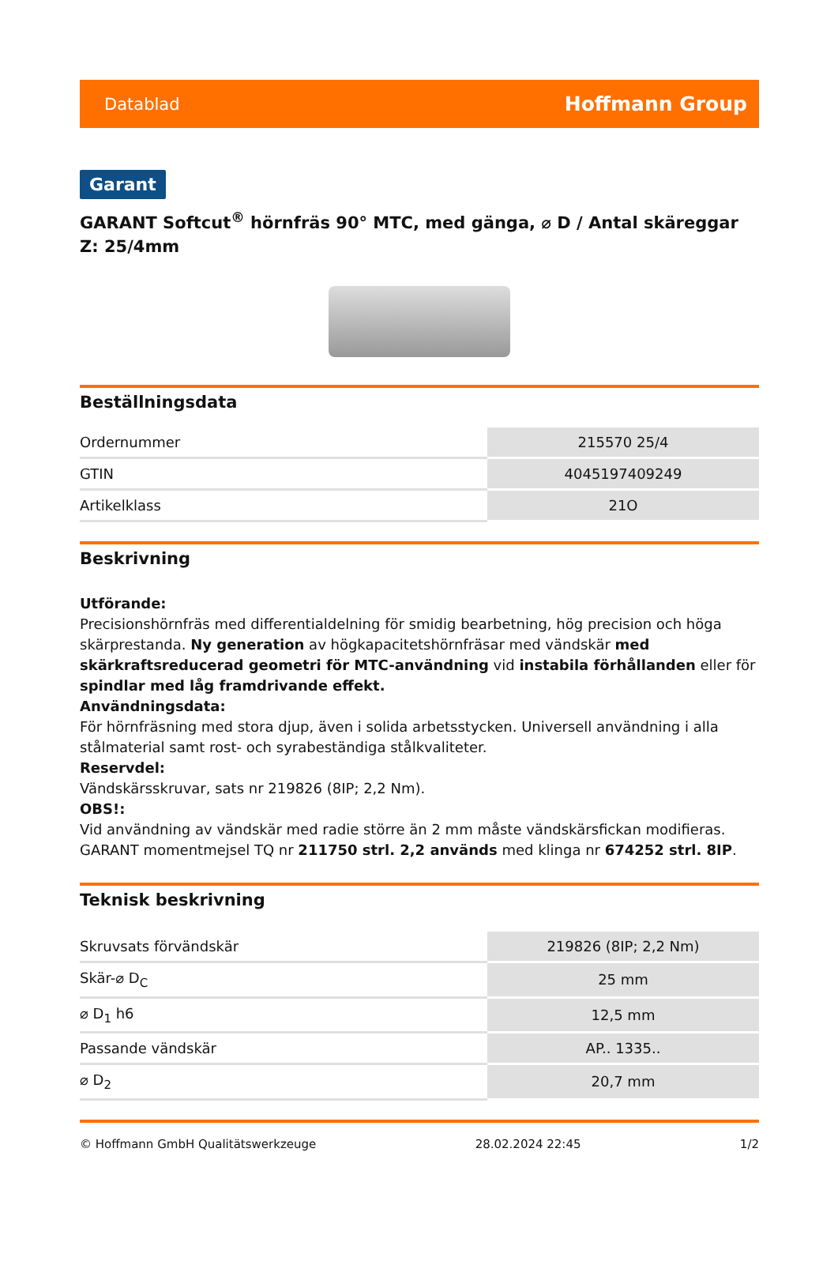Datablad Hoffmann Group
Garant
GARANT Softcut<sup>®</sup> hörnfräs 90° MTC, med gänga, ⌀ D / Antal skäreggar Z: 25/4mm
Beställningsdata
| Ordernummer | 215570 25/4 |
| GTIN | 4045197409249 |
| Artikelklass | 21O |
Beskrivning
Utförande:
Precisionshörnfräs med differentialdelning för smidig bearbetning, hög precision och höga skärprestanda. Ny generation av högkapacitetshörnfräsar med vändskär med skärkraftsreducerad geometri för MTC-användning vid instabila förhållanden eller för spindlar med låg framdrivande effekt.
Användningsdata:
För hörnfräsning med stora djup, även i solida arbetsstycken. Universell användning i alla stålmaterial samt rost- och syrabeständiga stålkvaliteter.
Reservdel:
Vändskärsskruvar, sats nr 219826 (8IP; 2,2 Nm).
OBS!:
Vid användning av vändskär med radie större än 2 mm måste vändskärsfickan modifieras. GARANT momentmejsel TQ nr 211750 strl. 2,2 används med klinga nr 674252 strl. 8IP.
Teknisk beskrivning
| Skruvsats förvändskär | 219826 (8IP; 2,2 Nm) |
| Skär-⌀ D<sub>C</sub> | 25 mm |
| ⌀ D<sub>1</sub> h6 | 12,5 mm |
| Passande vändskär | AP.. 1335.. |
| ⌀ D<sub>2</sub> | 20,7 mm |
© Hoffmann GmbH Qualitätswerkzeuge 28.02.2024 22:45 1/2